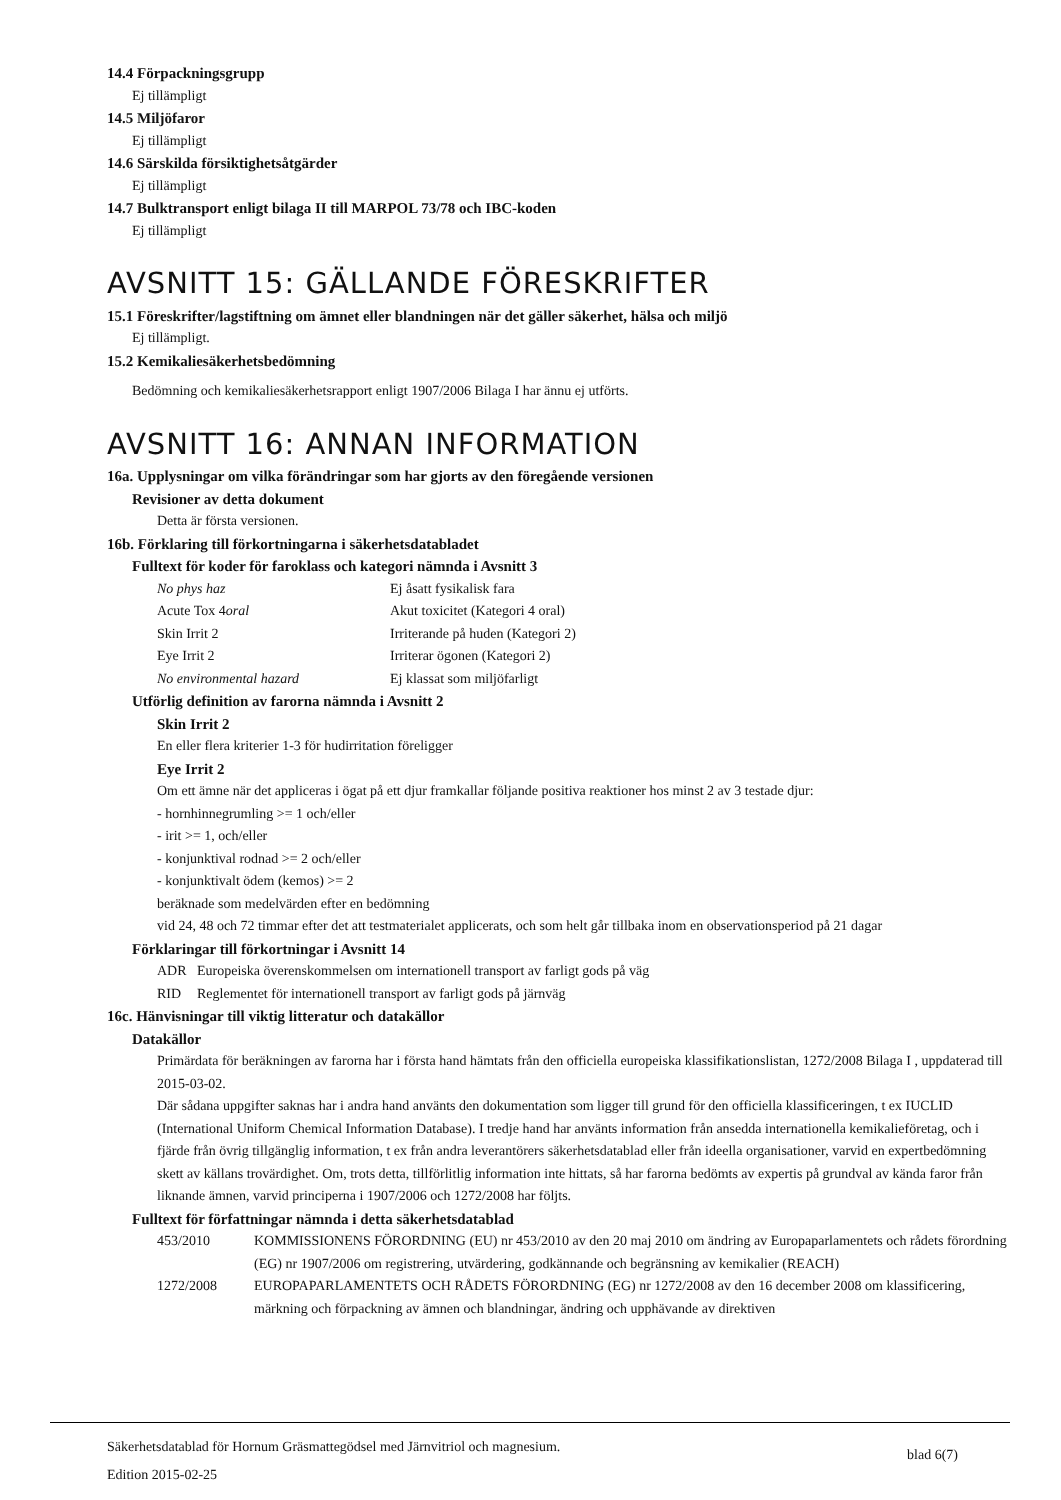14.4 Förpackningsgrupp
Ej tillämpligt
14.5 Miljöfaror
Ej tillämpligt
14.6 Särskilda försiktighetsåtgärder
Ej tillämpligt
14.7 Bulktransport enligt bilaga II till MARPOL 73/78 och IBC-koden
Ej tillämpligt
AVSNITT 15: GÄLLANDE FÖRESKRIFTER
15.1 Föreskrifter/lagstiftning om ämnet eller blandningen när det gäller säkerhet, hälsa och miljö
Ej tillämpligt.
15.2 Kemikaliesäkerhetsbedömning
Bedömning och kemikaliesäkerhetsrapport enligt 1907/2006 Bilaga I har ännu ej utförts.
AVSNITT 16: ANNAN INFORMATION
16a. Upplysningar om vilka förändringar som har gjorts av den föregående versionen
Revisioner av detta dokument
Detta är första versionen.
16b. Förklaring till förkortningarna i säkerhetsdatabladet
Fulltext för koder för faroklass och kategori nämnda i Avsnitt 3
| No phys haz | Ej åsatt fysikalisk fara |
| Acute Tox 4 oral | Akut toxicitet (Kategori 4 oral) |
| Skin Irrit 2 | Irriterande på huden (Kategori 2) |
| Eye Irrit 2 | Irriterar ögonen (Kategori 2) |
| No environmental hazard | Ej klassat som miljöfarligt |
Utförlig definition av farorna nämnda i Avsnitt 2
Skin Irrit 2
En eller flera kriterier 1-3 för hudirritation föreligger
Eye Irrit 2
Om ett ämne när det appliceras i ögat på ett djur framkallar följande positiva reaktioner hos minst 2 av 3 testade djur:
- hornhinnegrumling >= 1 och/eller
- irit >= 1, och/eller
- konjunktival rodnad >= 2 och/eller
- konjunktivalt ödem (kemos) >= 2
beräknade som medelvärden efter en bedömning
vid 24, 48 och 72 timmar efter det att testmaterialet applicerats, och som helt går tillbaka inom en observationsperiod på 21 dagar
Förklaringar till förkortningar i Avsnitt 14
| ADR | Europeiska överenskommelsen om internationell transport av farligt gods på väg |
| RID | Reglementet för internationell transport av farligt gods på järnväg |
16c. Hänvisningar till viktig litteratur och datakällor
Datakällor
Primärdata för beräkningen av farorna har i första hand hämtats från den officiella europeiska klassifikationslistan, 1272/2008 Bilaga I , uppdaterad till 2015-03-02.
Där sådana uppgifter saknas har i andra hand använts den dokumentation som ligger till grund för den officiella klassificeringen, t ex IUCLID (International Uniform Chemical Information Database). I tredje hand har använts information från ansedda internationella kemikalieföretag, och i fjärde från övrig tillgänglig information, t ex från andra leverantörers säkerhetsdatablad eller från ideella organisationer, varvid en expertbedömning skett av källans trovärdighet. Om, trots detta, tillförlitlig information inte hittats, så har farorna bedömts av expertis på grundval av kända faror från liknande ämnen, varvid principerna i 1907/2006 och 1272/2008 har följts.
Fulltext för författningar nämnda i detta säkerhetsdatablad
| 453/2010 | KOMMISSIONENS FÖRORDNING (EU) nr 453/2010 av den 20 maj 2010 om ändring av Europaparlamentets och rådets förordning (EG) nr 1907/2006 om registrering, utvärdering, godkännande och begränsning av kemikalier (REACH) |
| 1272/2008 | EUROPAPARLAMENTETS OCH RÅDETS FÖRORDNING (EG) nr 1272/2008 av den 16 december 2008 om klassificering, märkning och förpackning av ämnen och blandningar, ändring och upphävande av direktiven |
Säkerhetsdatablad för Hornum Gräsmattegödsel med Järnvitriol och magnesium.
Edition 2015-02-25
blad 6(7)